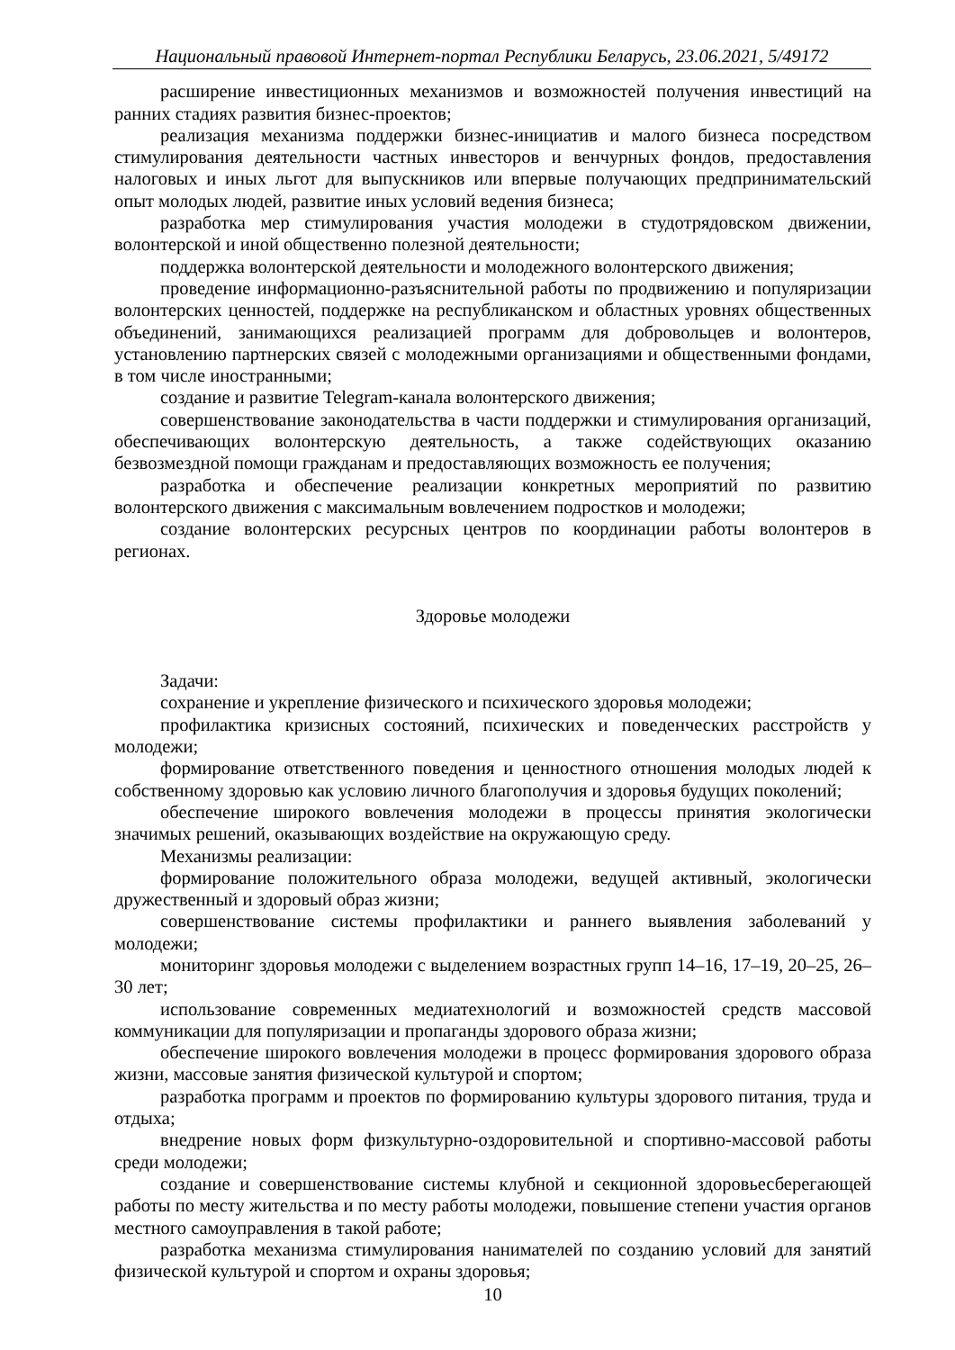Национальный правовой Интернет-портал Республики Беларусь, 23.06.2021, 5/49172
расширение инвестиционных механизмов и возможностей получения инвестиций на ранних стадиях развития бизнес-проектов;
реализация механизма поддержки бизнес-инициатив и малого бизнеса посредством стимулирования деятельности частных инвесторов и венчурных фондов, предоставления налоговых и иных льгот для выпускников или впервые получающих предпринимательский опыт молодых людей, развитие иных условий ведения бизнеса;
разработка мер стимулирования участия молодежи в студотрядовском движении, волонтерской и иной общественно полезной деятельности;
поддержка волонтерской деятельности и молодежного волонтерского движения;
проведение информационно-разъяснительной работы по продвижению и популяризации волонтерских ценностей, поддержке на республиканском и областных уровнях общественных объединений, занимающихся реализацией программ для добровольцев и волонтеров, установлению партнерских связей с молодежными организациями и общественными фондами, в том числе иностранными;
создание и развитие Telegram-канала волонтерского движения;
совершенствование законодательства в части поддержки и стимулирования организаций, обеспечивающих волонтерскую деятельность, а также содействующих оказанию безвозмездной помощи гражданам и предоставляющих возможность ее получения;
разработка и обеспечение реализации конкретных мероприятий по развитию волонтерского движения с максимальным вовлечением подростков и молодежи;
создание волонтерских ресурсных центров по координации работы волонтеров в регионах.
Здоровье молодежи
Задачи:
сохранение и укрепление физического и психического здоровья молодежи;
профилактика кризисных состояний, психических и поведенческих расстройств у молодежи;
формирование ответственного поведения и ценностного отношения молодых людей к собственному здоровью как условию личного благополучия и здоровья будущих поколений;
обеспечение широкого вовлечения молодежи в процессы принятия экологически значимых решений, оказывающих воздействие на окружающую среду.
Механизмы реализации:
формирование положительного образа молодежи, ведущей активный, экологически дружественный и здоровый образ жизни;
совершенствование системы профилактики и раннего выявления заболеваний у молодежи;
мониторинг здоровья молодежи с выделением возрастных групп 14–16, 17–19, 20–25, 26–30 лет;
использование современных медиатехнологий и возможностей средств массовой коммуникации для популяризации и пропаганды здорового образа жизни;
обеспечение широкого вовлечения молодежи в процесс формирования здорового образа жизни, массовые занятия физической культурой и спортом;
разработка программ и проектов по формированию культуры здорового питания, труда и отдыха;
внедрение новых форм физкультурно-оздоровительной и спортивно-массовой работы среди молодежи;
создание и совершенствование системы клубной и секционной здоровьесберегающей работы по месту жительства и по месту работы молодежи, повышение степени участия органов местного самоуправления в такой работе;
разработка механизма стимулирования нанимателей по созданию условий для занятий физической культурой и спортом и охраны здоровья;
10